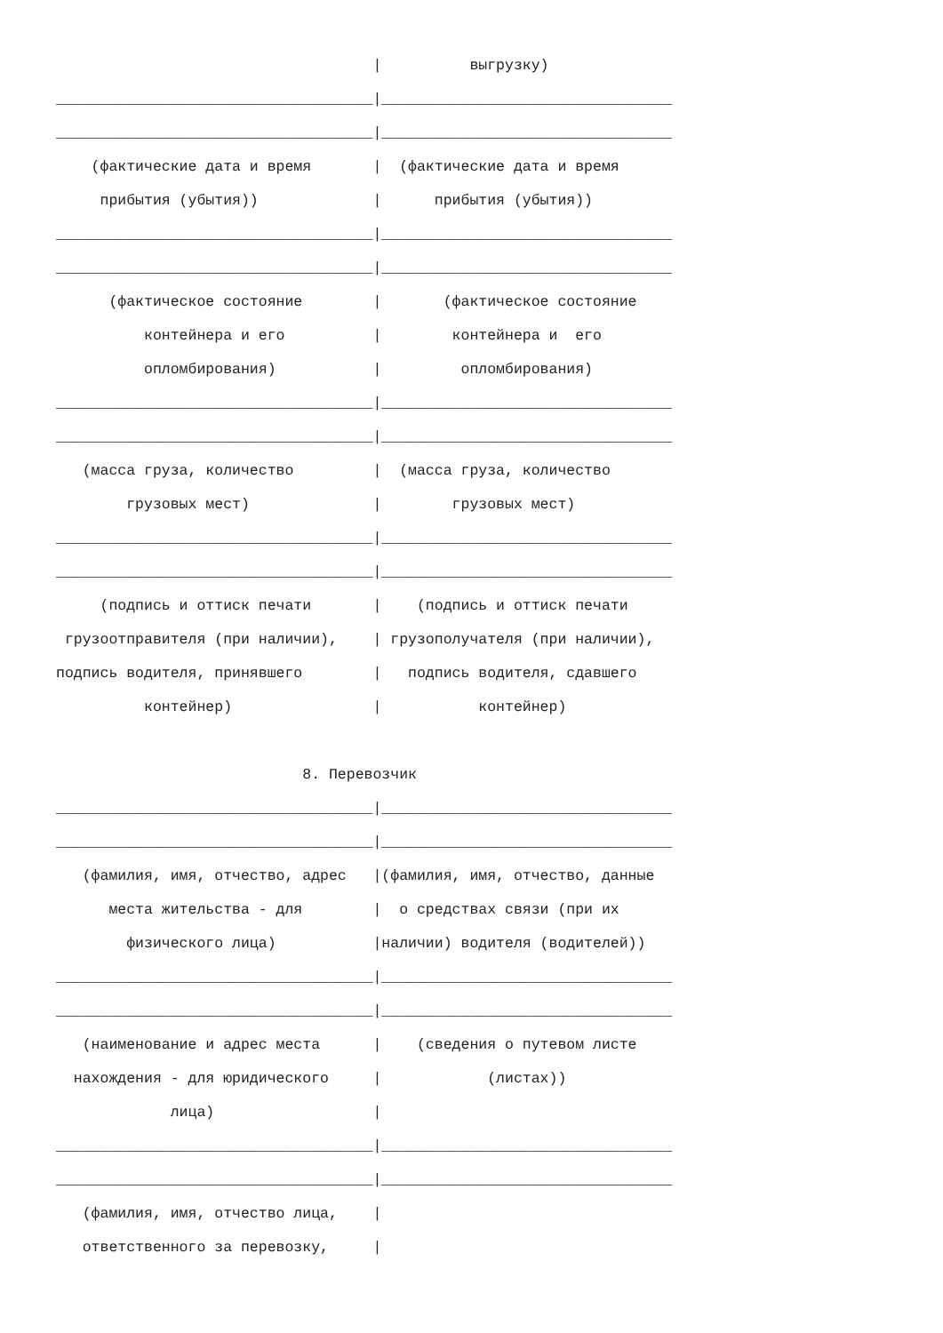|          выгрузку)
____________________________________|_________________________________
____________________________________|_________________________________
    (фактические дата и время       |  (фактические дата и время
     прибытия (убытия))             |      прибытия (убытия))
____________________________________|_________________________________
____________________________________|_________________________________
      (фактическое состояние        |       (фактическое состояние
          контейнера и его          |        контейнера и  его
          опломбирования)           |         опломбирования)
____________________________________|_________________________________
____________________________________|_________________________________
   (масса груза, количество         |  (масса груза, количество
        грузовых мест)              |        грузовых мест)
____________________________________|_________________________________
____________________________________|_________________________________
     (подпись и оттиск печати       |    (подпись и оттиск печати
 грузоотправителя (при наличии),    | грузополучателя (при наличии),
подпись водителя, принявшего        |   подпись водителя, сдавшего
          контейнер)                |           контейнер)

                            8. Перевозчик
____________________________________|_________________________________
____________________________________|_________________________________
   (фамилия, имя, отчество, адрес   |(фамилия, имя, отчество, данные
      места жительства - для        |  о средствах связи (при их
        физического лица)           |наличии) водителя (водителей))
____________________________________|_________________________________
____________________________________|_________________________________
   (наименование и адрес места      |    (сведения о путевом листе
  нахождения - для юридического     |            (листах))
             лица)                  |
____________________________________|_________________________________
____________________________________|_________________________________
   (фамилия, имя, отчество лица,    |
   ответственного за перевозку,     |